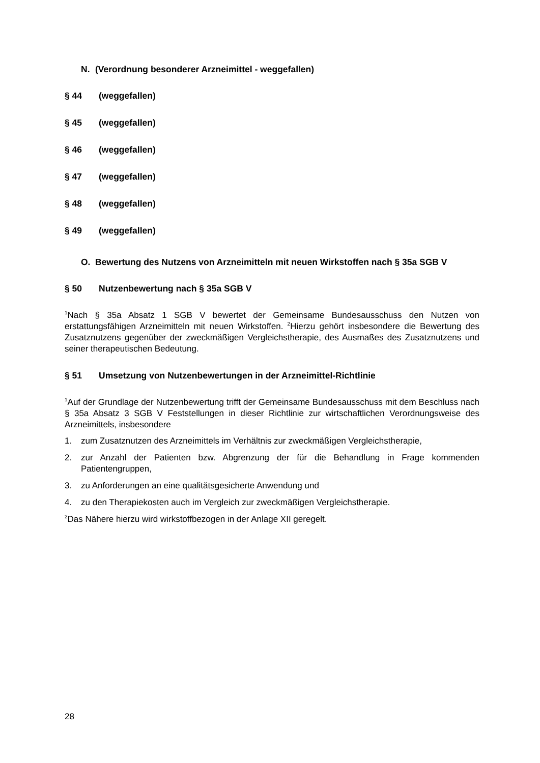N. (Verordnung besonderer Arzneimittel - weggefallen)
§ 44 (weggefallen)
§ 45 (weggefallen)
§ 46 (weggefallen)
§ 47 (weggefallen)
§ 48 (weggefallen)
§ 49 (weggefallen)
O. Bewertung des Nutzens von Arzneimitteln mit neuen Wirkstoffen nach § 35a SGB V
§ 50 Nutzenbewertung nach § 35a SGB V
<sup>1</sup> Nach § 35a Absatz 1 SGB V bewertet der Gemeinsame Bundesausschuss den Nutzen von erstattungsfähigen Arzneimitteln mit neuen Wirkstoffen. <sup>2</sup>Hierzu gehört insbesondere die Bewertung des Zusatznutzens gegenüber der zweckmäßigen Vergleichstherapie, des Ausmaßes des Zusatznutzens und seiner therapeutischen Bedeutung.
§ 51 Umsetzung von Nutzenbewertungen in der Arzneimittel-Richtlinie
<sup>1</sup> Auf der Grundlage der Nutzenbewertung trifft der Gemeinsame Bundesausschuss mit dem Beschluss nach § 35a Absatz 3 SGB V Feststellungen in dieser Richtlinie zur wirtschaftlichen Verordnungsweise des Arzneimittels, insbesondere
1. zum Zusatznutzen des Arzneimittels im Verhältnis zur zweckmäßigen Vergleichstherapie,
2. zur Anzahl der Patienten bzw. Abgrenzung der für die Behandlung in Frage kommenden Patientengruppen,
3. zu Anforderungen an eine qualitätsgesicherte Anwendung und
4. zu den Therapiekosten auch im Vergleich zur zweckmäßigen Vergleichstherapie.
<sup>2</sup> Das Nähere hierzu wird wirkstoffbezogen in der Anlage XII geregelt.
28